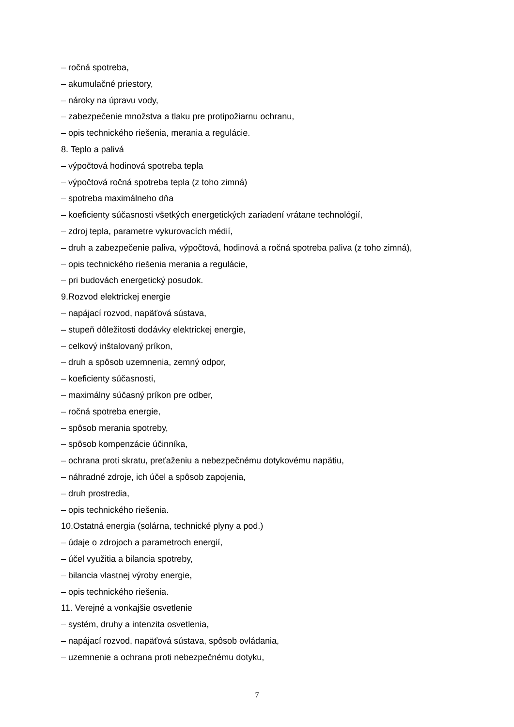– ročná spotreba,
– akumulačné priestory,
– nároky na úpravu vody,
– zabezpečenie množstva a tlaku pre protipožiarnu ochranu,
– opis technického riešenia, merania a regulácie.
8. Teplo a palivá
– výpočtová hodinová spotreba tepla
– výpočtová ročná spotreba tepla (z toho zimná)
– spotreba maximálneho dňa
– koeficienty súčasnosti všetkých energetických zariadení vrátane technológií,
– zdroj tepla, parametre vykurovacích médií,
– druh a zabezpečenie paliva, výpočtová, hodinová a ročná spotreba paliva (z toho zimná),
– opis technického riešenia merania a regulácie,
– pri budovách energetický posudok.
9.Rozvod elektrickej energie
– napájací rozvod, napäťová sústava,
– stupeň dôležitosti dodávky elektrickej energie,
– celkový inštalovaný príkon,
– druh a spôsob uzemnenia, zemný odpor,
– koeficienty súčasnosti,
– maximálny súčasný príkon pre odber,
– ročná spotreba energie,
– spôsob merania spotreby,
– spôsob kompenzácie účinníka,
– ochrana proti skratu, preťaženiu a nebezpečnému dotykovému napätiu,
– náhradné zdroje, ich účel a spôsob zapojenia,
– druh prostredia,
– opis technického riešenia.
10.Ostatná energia (solárna, technické plyny a pod.)
– údaje o zdrojoch a parametroch energií,
– účel využitia a bilancia spotreby,
– bilancia vlastnej výroby energie,
– opis technického riešenia.
11. Verejné a vonkajšie osvetlenie
– systém, druhy a intenzita osvetlenia,
– napájací rozvod, napäťová sústava, spôsob ovládania,
– uzemnenie a ochrana proti nebezpečnému dotyku,
7